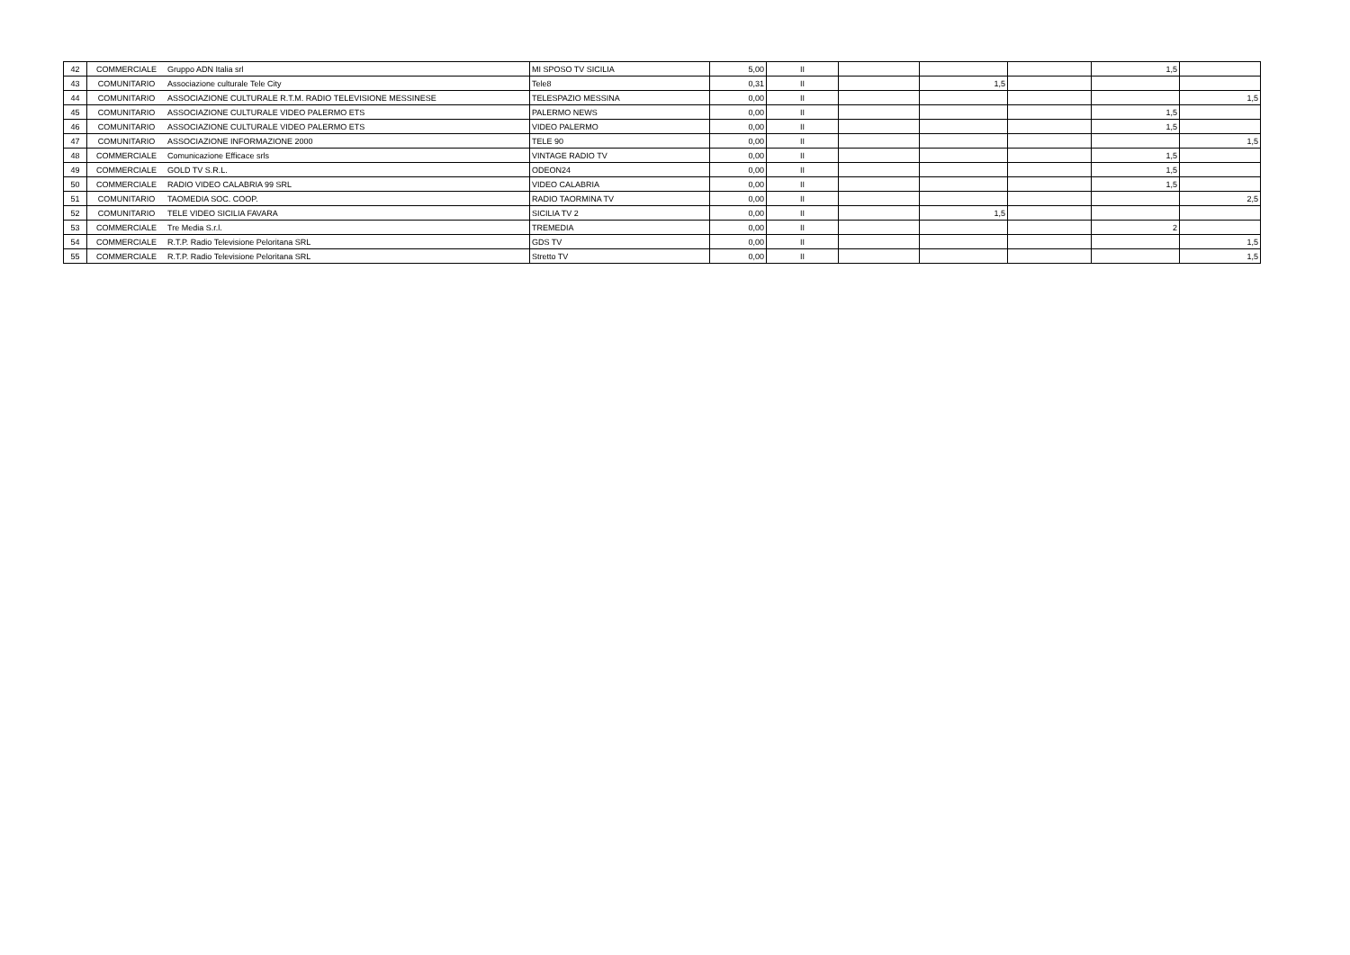| 42 | COMMERCIALE | Gruppo ADN Italia srl | MI SPOSO TV SICILIA | 5,00 | II | | | | 1,5 | |
| 43 | COMUNITARIO | Associazione culturale Tele City | Tele8 | 0,31 | II | | 1,5 | | | |
| 44 | COMUNITARIO | ASSOCIAZIONE CULTURALE R.T.M. RADIO TELEVISIONE MESSINESE | TELESPAZIO MESSINA | 0,00 | II | | | | | 1,5 |
| 45 | COMUNITARIO | ASSOCIAZIONE CULTURALE VIDEO PALERMO ETS | PALERMO NEWS | 0,00 | II | | | | 1,5 | |
| 46 | COMUNITARIO | ASSOCIAZIONE CULTURALE VIDEO PALERMO ETS | VIDEO PALERMO | 0,00 | II | | | | 1,5 | |
| 47 | COMUNITARIO | ASSOCIAZIONE INFORMAZIONE 2000 | TELE 90 | 0,00 | II | | | | | 1,5 |
| 48 | COMMERCIALE | Comunicazione Efficace srls | VINTAGE RADIO TV | 0,00 | II | | | | 1,5 | |
| 49 | COMMERCIALE | GOLD TV S.R.L. | ODEON24 | 0,00 | II | | | | 1,5 | |
| 50 | COMMERCIALE | RADIO VIDEO CALABRIA 99 SRL | VIDEO CALABRIA | 0,00 | II | | | | 1,5 | |
| 51 | COMUNITARIO | TAOMEDIA SOC. COOP. | RADIO TAORMINA TV | 0,00 | II | | | | | 2,5 |
| 52 | COMUNITARIO | TELE VIDEO SICILIA FAVARA | SICILIA TV 2 | 0,00 | II | | 1,5 | | | |
| 53 | COMMERCIALE | Tre Media S.r.l. | TREMEDIA | 0,00 | II | | | | 2 | |
| 54 | COMMERCIALE | R.T.P. Radio Televisione Peloritana SRL | GDS TV | 0,00 | II | | | | | 1,5 |
| 55 | COMMERCIALE | R.T.P. Radio Televisione Peloritana SRL | Stretto TV | 0,00 | II | | | | | 1,5 |